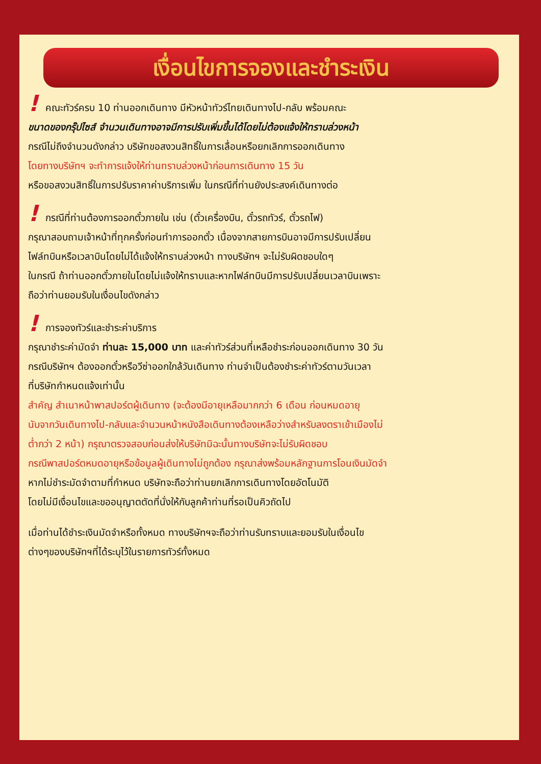เงื่อนไขการจองและชำระเงิน
! คณะทัวร์ครบ 10 ท่านออกเดินทาง มีหัวหน้าทัวร์ไทยเดินทางไป-กลับ พร้อมคณะ
ขนาดของกรุ๊ปไซส์ จำนวนเดินทางอาจมีการปรับเพิ่มขึ้นได้โดยไม่ต้องแจ้งให้ทราบล่วงหน้า
กรณีไม่ถึงจำนวนดังกล่าว บริษัทขอสงวนสิทธิ์ในการเลื่อนหรือยกเลิกการออกเดินทาง
โดยทางบริษัทฯ จะทำการแจ้งให้ท่านทราบล่วงหน้าก่อนการเดินทาง 15 วัน
หรือขอสงวนสิทธิ์ในการปรับราคาค่าบริการเพิ่ม ในกรณีที่ท่านยังประสงค์เดินทางต่อ
! กรณีที่ท่านต้องการออกตั๋วภายใน เช่น (ตั๋วเครื่องบิน, ตั๋วรถทัวร์, ตั๋วรถไฟ)
กรุณาสอบถามเจ้าหน้าที่ทุกครั้งก่อนทำการออกตั๋ว เนื่องจากสายการบินอาจมีการปรับเปลี่ยน
ไฟล์ทบินหรือเวลาบินโดยไม่ได้แจ้งให้ทราบล่วงหน้า ทางบริษัทฯ จะไม่รับผิดชอบใดๆ
ในกรณี ถ้าท่านออกตั๋วภายในโดยไม่แจ้งให้ทราบและหากไฟล์ทบินมีการปรับเปลี่ยนเวลาบินเพราะ
ถือว่าท่านยอมรับในเงื่อนไขดังกล่าว
! การจองทัวร์และชำระค่าบริการ
กรุณาชำระค่ามัดจำ ท่านละ 15,000 บาท และค่าทัวร์ส่วนที่เหลือชำระก่อนออกเดินทาง 30 วัน
กรณีบริษัทฯ ต้องออกตั๋วหรือวีซ่าออกใกล้วันเดินทาง ท่านจำเป็นต้องชำระค่าทัวร์ตามวันเวลา
ที่บริษัทกำหนดแจ้งเท่านั้น
สำคัญ สำเนาหน้าพาสปอร์ตผู้เดินทาง (จะต้องมีอายุเหลือมากกว่า 6 เดือน ก่อนหมดอายุ
นับจากวันเดินทางไป-กลับและจำนวนหน้าหนังสือเดินทางต้องเหลือว่างสำหรับลงตราเข้าเมืองไม่
ต่ำกว่า 2 หน้า) กรุณาตรวจสอบก่อนส่งให้บริษัทมิฉะนั้นทางบริษัทจะไม่รับผิดชอบ
กรณีพาสปอร์ตหมดอายุหรือข้อมูลผู้เดินทางไม่ถูกต้อง กรุณาส่งพร้อมหลักฐานการโอนเงินมัดจำ
หากไม่ชำระมัดจำตามที่กำหนด บริษัทจะถือว่าท่านยกเลิกการเดินทางโดยอัตโนมัติ
โดยไม่มีเงื่อนไขและขออนุญาตตัดที่นั่งให้กับลูกค้าท่านที่รอเป็นคิวถัดไป
เมื่อท่านได้ชำระเงินมัดจำหรือทั้งหมด ทางบริษัทฯจะถือว่าท่านรับทราบและยอมรับในเงื่อนไข
ต่างๆของบริษัทฯที่ได้ระบุไว้ในรายการทัวร์ทั้งหมด